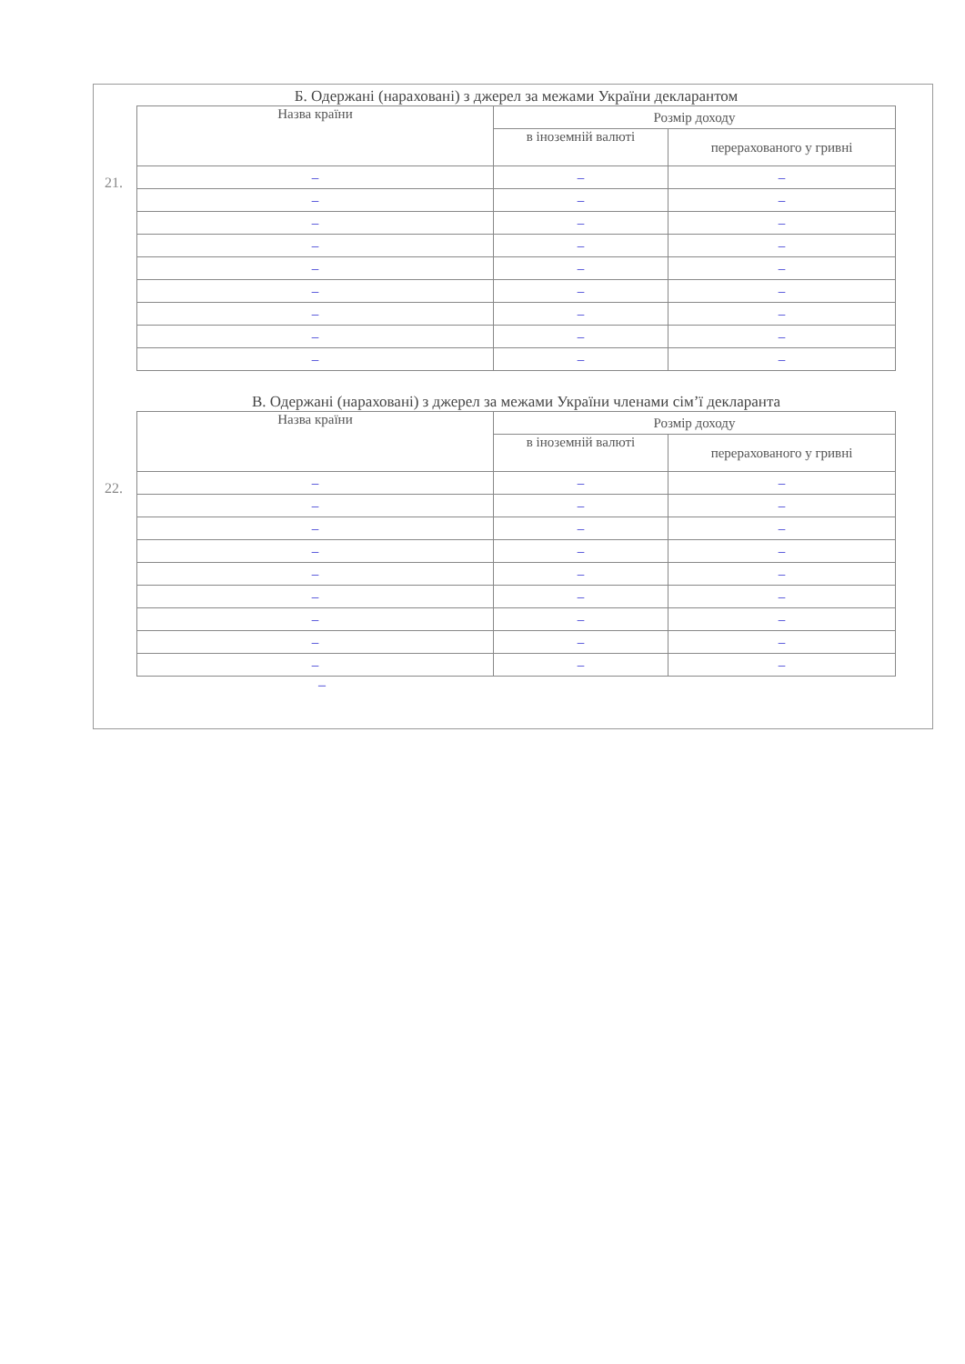21.
Б. Одержані (нараховані) з джерел за межами України декларантом
| Назва країни | Розмір доходу | |
| --- | --- | --- |
| | в іноземній валюті | перерахованого у гривні |
| – | – | – |
| – | – | – |
| – | – | – |
| – | – | – |
| – | – | – |
| – | – | – |
| – | – | – |
| – | – | – |
| – | – | – |
22.
В. Одержані (нараховані) з джерел за межами України членами сім’ї декларанта
| Назва країни | Розмір доходу | |
| --- | --- | --- |
| | в іноземній валюті | перерахованого у гривні |
| – | – | – |
| – | – | – |
| – | – | – |
| – | – | – |
| – | – | – |
| – | – | – |
| – | – | – |
| – | – | – |
| – | – | – |
–